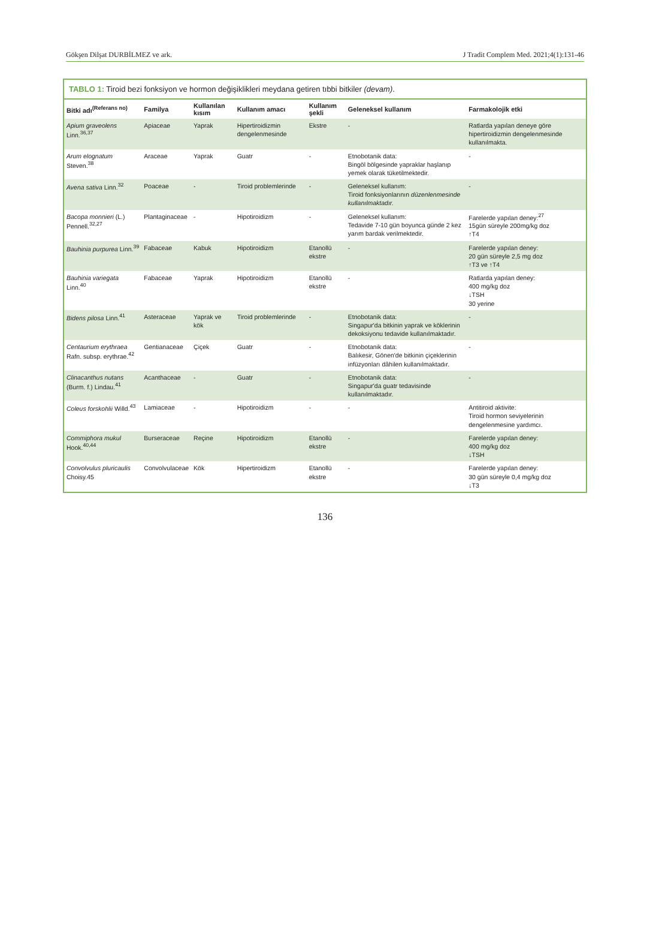Gökşen Dilşat DURBİLMEZ ve ark. J Tradit Complem Med. 2021;4(1):131-46
TABLO 1: Tiroid bezi fonksiyon ve hormon değişiklikleri meydana getiren tıbbi bitkiler (devam).
| Bitki adı<sup>(Referans no)</sup> | Familya | Kullanılan kısım | Kullanım amacı | Kullanım şekli | Geleneksel kullanım | Farmakolojik etki |
| --- | --- | --- | --- | --- | --- | --- |
| Apium graveolens Linn.<sup>36,37</sup> | Apiaceae | Yaprak | Hipertiroidizmin dengelenmesinde | Ekstre | - | Ratlarda yapılan deneye göre hipertiroidizmin dengelenmesinde kullanılmakta. |
| Arum elognatum Steven.<sup>38</sup> | Araceae | Yaprak | Guatr | - | Etnobotanik data: Bingöl bölgesinde yapraklar haşlanıp yemek olarak tüketilmektedir. | - |
| Avena sativa Linn.<sup>32</sup> | Poaceae | - | Tiroid problemlerinde | - | Geleneksel kullanım: Tiroid fonksiyonlarının düzenlenmesinde kullanılmaktadır. | - |
| Bacopa monnieri (L.) Pennell.<sup>32,27</sup> | Plantaginaceae | - | Hipotiroidizm | - | Geleneksel kullanım: Tedavide 7-10 gün boyunca günde 2 kez yarım bardak verilmektedir. | Farelerde yapılan deney:<sup>27</sup> 15gün süreyle 200mg/kg doz ↑T4 |
| Bauhinia purpurea Linn.<sup>39</sup> | Fabaceae | Kabuk | Hipotiroidizm | Etanollü ekstre | - | Farelerde yapılan deney: 20 gün süreyle 2,5 mg doz ↑T3 ve ↑T4 |
| Bauhinia variegata Linn.<sup>40</sup> | Fabaceae | Yaprak | Hipotiroidizm | Etanollü ekstre | - | Ratlarda yapılan deney: 400 mg/kg doz ↓TSH 30 yerine |
| Bidens pilosa Linn.<sup>41</sup> | Asteraceae | Yaprak ve kök | Tiroid problemlerinde | - | Etnobotanik data: Singapur'da bitkinin yaprak ve köklerinin dekoksiyonu tedavide kullanılmaktadır. | - |
| Centaurium erythraea Rafn. subsp. erythrae.<sup>42</sup> | Gentianaceae | Çiçek | Guatr | - | Etnobotanik data: Balıkesir, Gönen'de bitkinin çiçeklerinin infüzyonları dâhilen kullanılmaktadır. | - |
| Clinacanthus nutans (Burm. f.) Lindau.<sup>41</sup> | Acanthaceae | - | Guatr | - | Etnobotanik data: Singapur'da guatr tedavisinde kullanılmaktadır. | - |
| Coleus forskohlii Willd.<sup>43</sup> | Lamiaceae | - | Hipotiroidizm | - | - | Antitiroid aktivite: Tiroid hormon seviyelerinin dengelenmesine yardımcı. |
| Commiphora mukul Hook.<sup>40,44</sup> | Burseraceae | Reçine | Hipotiroidizm | Etanollü ekstre | - | Farelerde yapılan deney: 400 mg/kg doz ↓TSH |
| Convolvulus pluricaulis Choisy.45 | Convolvulaceae | Kök | Hipertiroidizm | Etanollü ekstre | - | Farelerde yapılan deney: 30 gün süreyle 0,4 mg/kg doz ↓T3 |
136